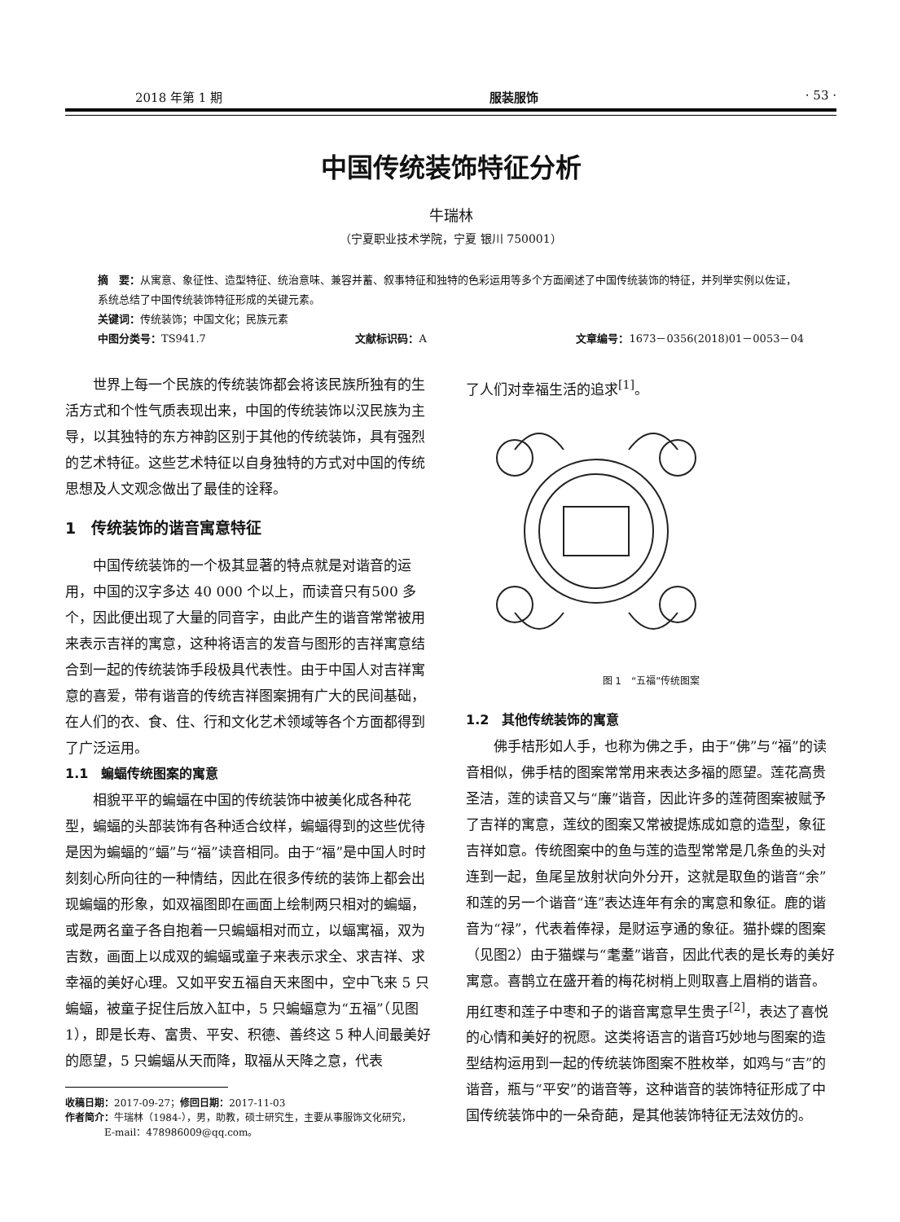2018 年第 1 期 服装服饰 · 53 ·
中国传统装饰特征分析
牛瑞林
（宁夏职业技术学院，宁夏 银川 750001）
摘　要：从寓意、象征性、造型特征、统治意味、兼容并蓄、叙事特征和独特的色彩运用等多个方面阐述了中国传统装饰的特征，并列举实例以佐证，系统总结了中国传统装饰特征形成的关键元素。
关键词：传统装饰；中国文化；民族元素
中图分类号：TS941.7 文献标识码：A 文章编号：1673－0356(2018)01－0053－04
世界上每一个民族的传统装饰都会将该民族所独有的生活方式和个性气质表现出来，中国的传统装饰以汉民族为主导，以其独特的东方神韵区别于其他的传统装饰，具有强烈的艺术特征。这些艺术特征以自身独特的方式对中国的传统思想及人文观念做出了最佳的诠释。
1　传统装饰的谐音寓意特征
中国传统装饰的一个极其显著的特点就是对谐音的运用，中国的汉字多达 40 000 个以上，而读音只有500 多个，因此便出现了大量的同音字，由此产生的谐音常常被用来表示吉祥的寓意，这种将语言的发音与图形的吉祥寓意结合到一起的传统装饰手段极具代表性。由于中国人对吉祥寓意的喜爱，带有谐音的传统吉祥图案拥有广大的民间基础，在人们的衣、食、住、行和文化艺术领域等各个方面都得到了广泛运用。
1.1　蝙蝠传统图案的寓意
相貌平平的蝙蝠在中国的传统装饰中被美化成各种花型，蝙蝠的头部装饰有各种适合纹样，蝙蝠得到的这些优待是因为蝙蝠的“蝠”与“福”读音相同。由于“福”是中国人时时刻刻心所向往的一种情结，因此在很多传统的装饰上都会出现蝙蝠的形象，如双福图即在画面上绘制两只相对的蝙蝠，或是两名童子各自抱着一只蝙蝠相对而立，以蝠寓福，双为吉数，画面上以成双的蝙蝠或童子来表示求全、求吉祥、求幸福的美好心理。又如平安五福自天来图中，空中飞来 5 只蝙蝠，被童子捉住后放入缸中，5 只蝙蝠意为“五福”（见图1），即是长寿、富贵、平安、积德、善终这 5 种人间最美好的愿望，5 只蝙蝠从天而降，取福从天降之意，代表
收稿日期：2017-09-27；修回日期：2017-11-03
作者简介：牛瑞林（1984-），男，助教，硕士研究生，主要从事服饰文化研究，
　　　　E-mail：478986009@qq.com。
了人们对幸福生活的追求<sup>[1]</sup>。
图 1　“五福”传统图案
1.2　其他传统装饰的寓意
佛手桔形如人手，也称为佛之手，由于“佛”与“福”的读音相似，佛手桔的图案常常用来表达多福的愿望。莲花高贵圣洁，莲的读音又与“廉”谐音，因此许多的莲荷图案被赋予了吉祥的寓意，莲纹的图案又常被提炼成如意的造型，象征吉祥如意。传统图案中的鱼与莲的造型常常是几条鱼的头对连到一起，鱼尾呈放射状向外分开，这就是取鱼的谐音“余”和莲的另一个谐音“连”表达连年有余的寓意和象征。鹿的谐音为“禄”，代表着俸禄，是财运亨通的象征。猫扑蝶的图案（见图2）由于猫蝶与“耄耋”谐音，因此代表的是长寿的美好寓意。喜鹊立在盛开着的梅花树梢上则取喜上眉梢的谐音。用红枣和莲子中枣和子的谐音寓意早生贵子<sup>[2]</sup>，表达了喜悦的心情和美好的祝愿。这类将语言的谐音巧妙地与图案的造型结构运用到一起的传统装饰图案不胜枚举，如鸡与“吉”的谐音，瓶与“平安”的谐音等，这种谐音的装饰特征形成了中国传统装饰中的一朵奇葩，是其他装饰特征无法效仿的。